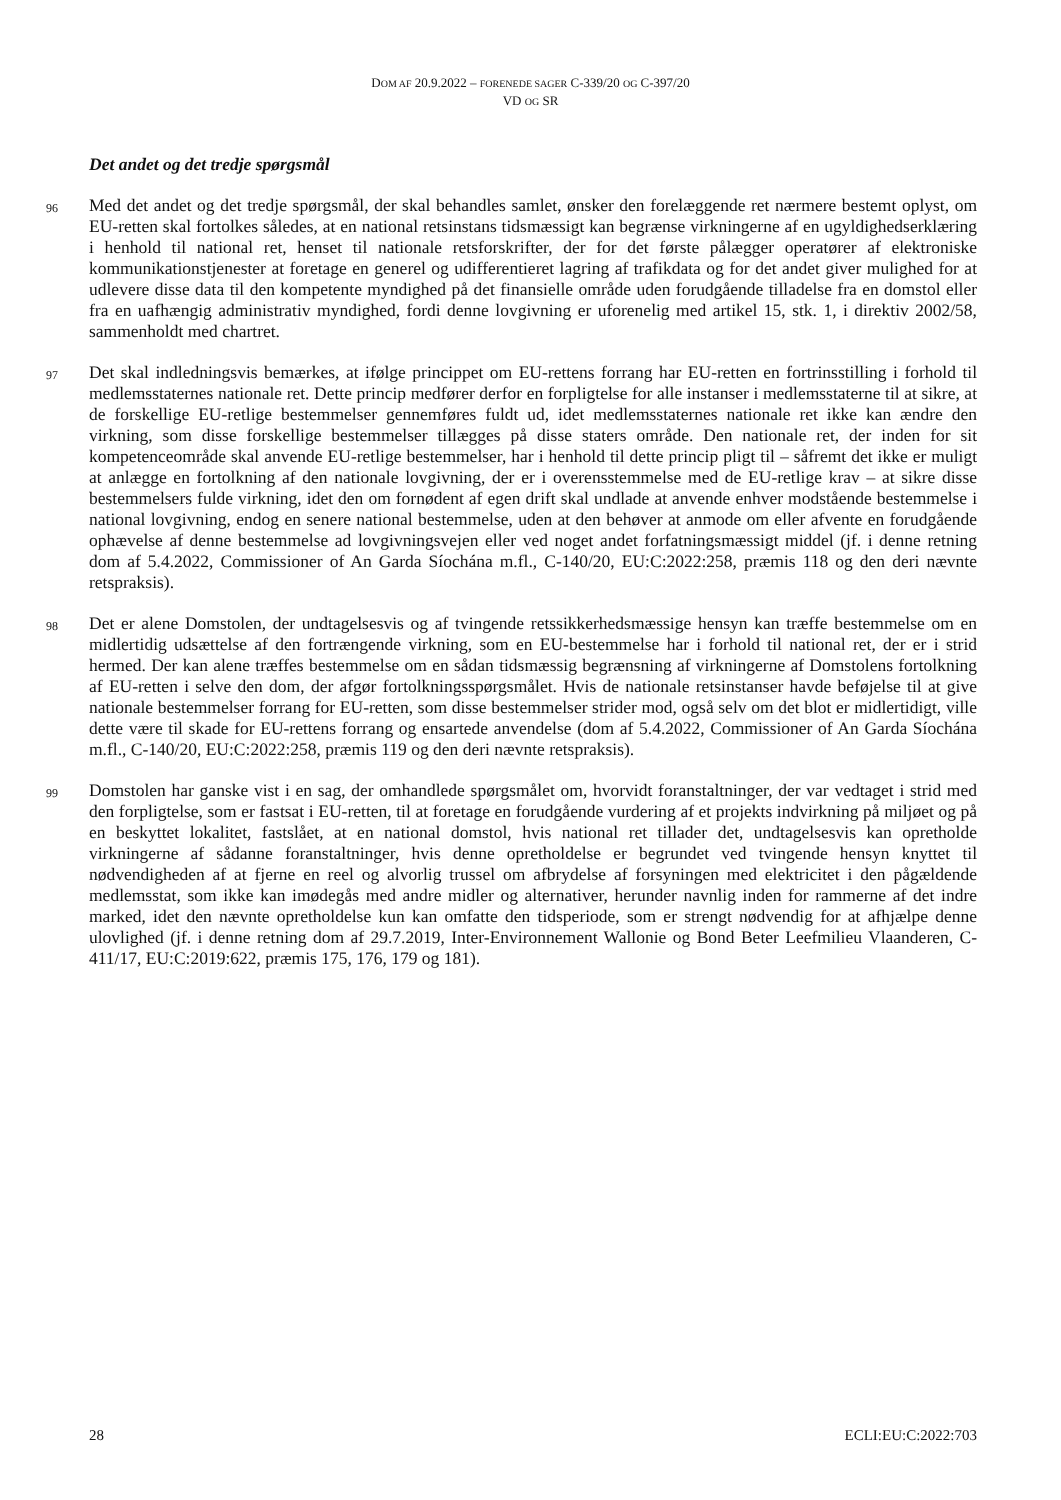DOM AF 20.9.2022 – FORENEDE SAGER C-339/20 OG C-397/20
VD OG SR
Det andet og det tredje spørgsmål
96
Med det andet og det tredje spørgsmål, der skal behandles samlet, ønsker den forelæggende ret nærmere bestemt oplyst, om EU-retten skal fortolkes således, at en national retsinstans tidsmæssigt kan begrænse virkningerne af en ugyldighedserklæring i henhold til national ret, henset til nationale retsforskrifter, der for det første pålægger operatører af elektroniske kommunikationstjenester at foretage en generel og udifferentieret lagring af trafikdata og for det andet giver mulighed for at udlevere disse data til den kompetente myndighed på det finansielle område uden forudgående tilladelse fra en domstol eller fra en uafhængig administrativ myndighed, fordi denne lovgivning er uforenelig med artikel 15, stk. 1, i direktiv 2002/58, sammenholdt med chartret.
97
Det skal indledningsvis bemærkes, at ifølge princippet om EU-rettens forrang har EU-retten en fortrinsstilling i forhold til medlemsstaternes nationale ret. Dette princip medfører derfor en forpligtelse for alle instanser i medlemsstaterne til at sikre, at de forskellige EU-retlige bestemmelser gennemføres fuldt ud, idet medlemsstaternes nationale ret ikke kan ændre den virkning, som disse forskellige bestemmelser tillægges på disse staters område. Den nationale ret, der inden for sit kompetenceområde skal anvende EU-retlige bestemmelser, har i henhold til dette princip pligt til – såfremt det ikke er muligt at anlægge en fortolkning af den nationale lovgivning, der er i overensstemmelse med de EU-retlige krav – at sikre disse bestemmelsers fulde virkning, idet den om fornødent af egen drift skal undlade at anvende enhver modstående bestemmelse i national lovgivning, endog en senere national bestemmelse, uden at den behøver at anmode om eller afvente en forudgående ophævelse af denne bestemmelse ad lovgivningsvejen eller ved noget andet forfatningsmæssigt middel (jf. i denne retning dom af 5.4.2022, Commissioner of An Garda Síochána m.fl., C-140/20, EU:C:2022:258, præmis 118 og den deri nævnte retspraksis).
98
Det er alene Domstolen, der undtagelsesvis og af tvingende retssikkerhedsmæssige hensyn kan træffe bestemmelse om en midlertidig udsættelse af den fortrængende virkning, som en EU-bestemmelse har i forhold til national ret, der er i strid hermed. Der kan alene træffes bestemmelse om en sådan tidsmæssig begrænsning af virkningerne af Domstolens fortolkning af EU-retten i selve den dom, der afgør fortolkningsspørgsmålet. Hvis de nationale retsinstanser havde beføjelse til at give nationale bestemmelser forrang for EU-retten, som disse bestemmelser strider mod, også selv om det blot er midlertidigt, ville dette være til skade for EU-rettens forrang og ensartede anvendelse (dom af 5.4.2022, Commissioner of An Garda Síochána m.fl., C-140/20, EU:C:2022:258, præmis 119 og den deri nævnte retspraksis).
99
Domstolen har ganske vist i en sag, der omhandlede spørgsmålet om, hvorvidt foranstaltninger, der var vedtaget i strid med den forpligtelse, som er fastsat i EU-retten, til at foretage en forudgående vurdering af et projekts indvirkning på miljøet og på en beskyttet lokalitet, fastslået, at en national domstol, hvis national ret tillader det, undtagelsesvis kan opretholde virkningerne af sådanne foranstaltninger, hvis denne opretholdelse er begrundet ved tvingende hensyn knyttet til nødvendigheden af at fjerne en reel og alvorlig trussel om afbrydelse af forsyningen med elektricitet i den pågældende medlemsstat, som ikke kan imødegås med andre midler og alternativer, herunder navnlig inden for rammerne af det indre marked, idet den nævnte opretholdelse kun kan omfatte den tidsperiode, som er strengt nødvendig for at afhjælpe denne ulovlighed (jf. i denne retning dom af 29.7.2019, Inter-Environnement Wallonie og Bond Beter Leefmilieu Vlaanderen, C-411/17, EU:C:2019:622, præmis 175, 176, 179 og 181).
28 ECLI:EU:C:2022:703